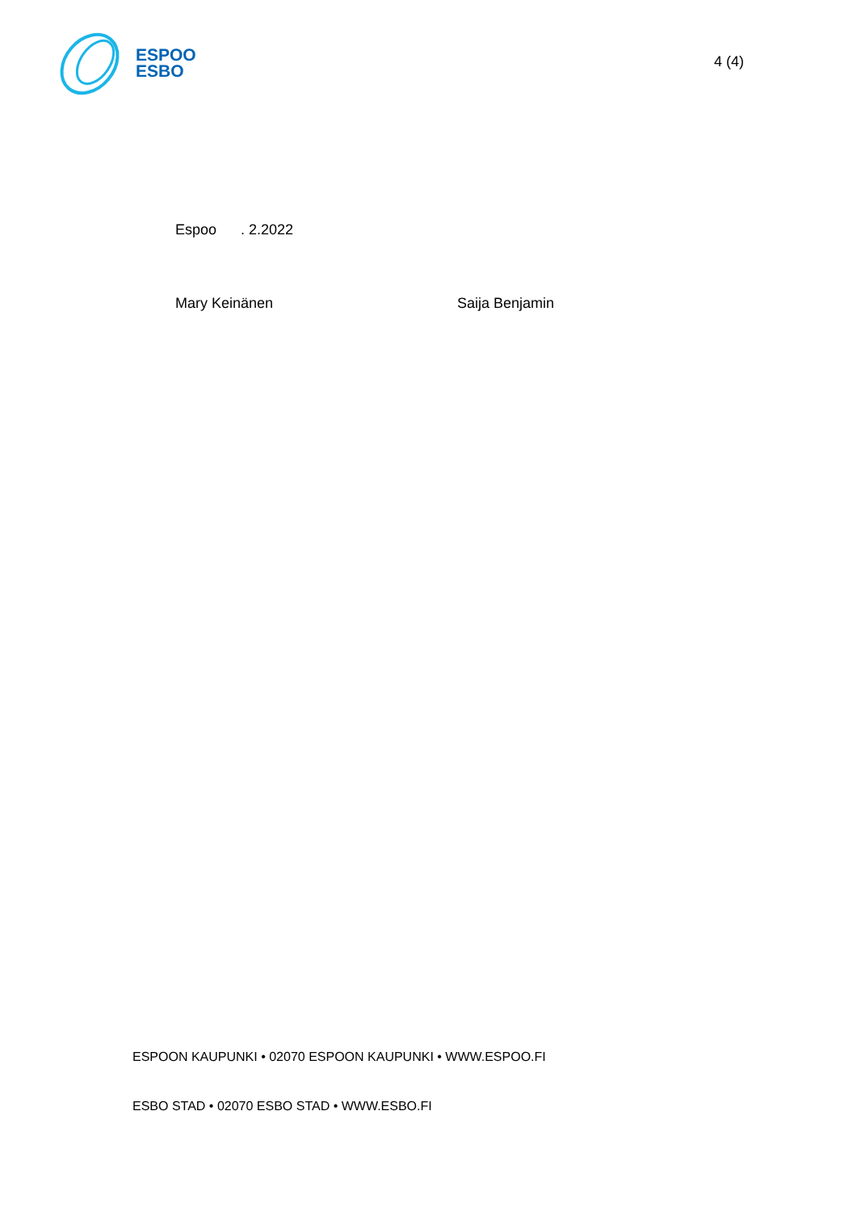ESPOO
ESBO
4 (4)
Espoo . 2.2022
Mary Keinänen Saija Benjamin
ESPOON KAUPUNKI • 02070 ESPOON KAUPUNKI • WWW.ESPOO.FI
ESBO STAD • 02070 ESBO STAD • WWW.ESBO.FI